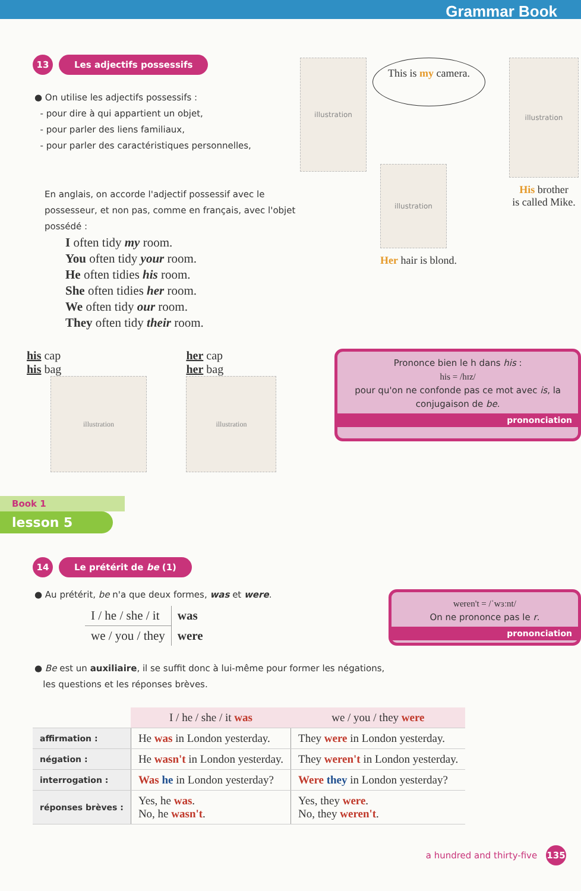Grammar Book
13 Les adjectifs possessifs
● On utilise les adjectifs possessifs :
- pour dire à qui appartient un objet,
- pour parler des liens familiaux,
- pour parler des caractéristiques personnelles,
En anglais, on accorde l'adjectif possessif avec le possesseur, et non pas, comme en français, avec l'objet possédé :
I often tidy my room.
You often tidy your room.
He often tidies his room.
She often tidies her room.
We often tidy our room.
They often tidy their room.
illustration
This is my camera.
illustration
His brother
is called Mike.
illustration
Her hair is blond.
his cap
his bag
illustration
her cap
her bag
illustration
Prononce bien le h dans his :
his = /hɪz/
pour qu'on ne confonde pas ce mot avec is, la conjugaison de be.
prononciation
Book 1
lesson 5
14 Le prétérit de be (1)
● Au prétérit, be n'a que deux formes, was et were.
| I / he / she / it | was |
| we / you / they | were |
weren't = /ˈwɜːnt/
On ne prononce pas le r.
prononciation
● Be est un auxiliaire, il se suffit donc à lui-même pour former les négations,
les questions et les réponses brèves.
| | I / he / she / it was | we / you / they were |
| --- | --- | --- |
| affirmation : | He was in London yesterday. | They were in London yesterday. |
| négation : | He wasn't in London yesterday. | They weren't in London yesterday. |
| interrogation : | Was he in London yesterday? | Were they in London yesterday? |
| réponses brèves : | Yes, he was . No, he wasn't . | Yes, they were . No, they weren't . |
a hundred and thirty-five 135